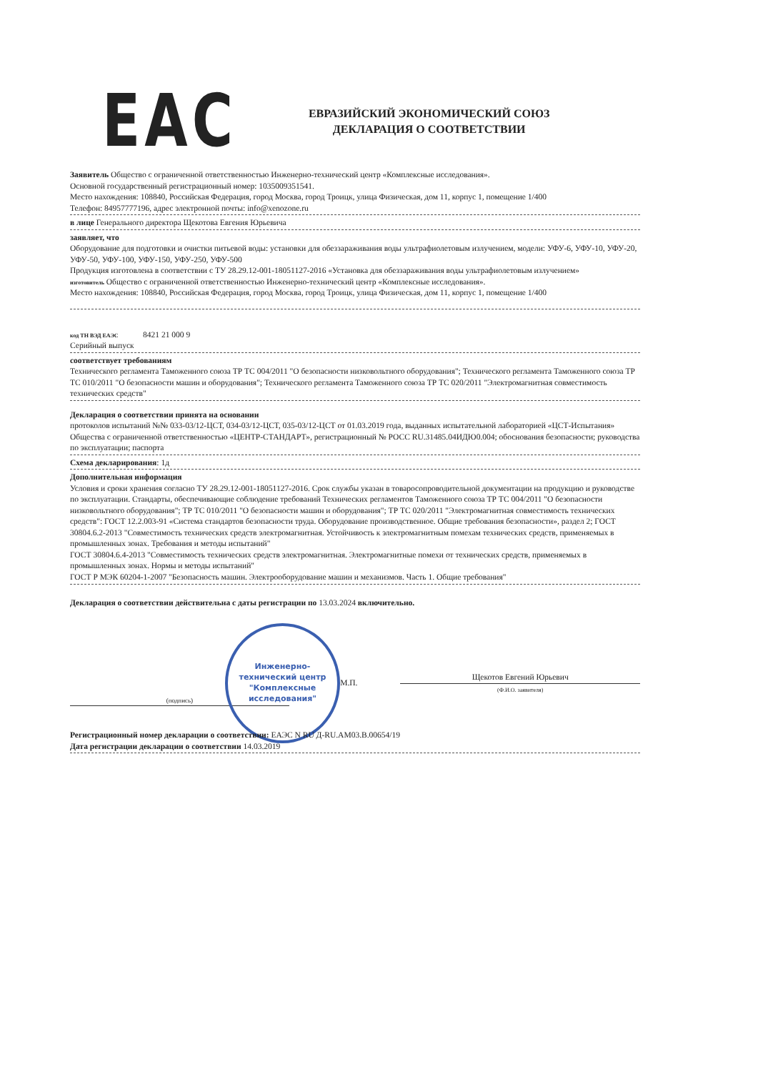EAC
ЕВРАЗИЙСКИЙ ЭКОНОМИЧЕСКИЙ СОЮЗ
ДЕКЛАРАЦИЯ О СООТВЕТСТВИИ
Заявитель Общество с ограниченной ответственностью Инженерно-технический центр «Комплексные исследования».
Основной государственный регистрационный номер: 1035009351541.
Место нахождения: 108840, Российская Федерация, город Москва, город Троицк, улица Физическая, дом 11, корпус 1, помещение 1/400
Телефон: 84957777196, адрес электронной почты: info@xenozone.ru
в лице Генерального директора Щекотова Евгения Юрьевича
заявляет, что
Оборудование для подготовки и очистки питьевой воды: установки для обеззараживания воды ультрафиолетовым излучением, модели: УФУ-6, УФУ-10, УФУ-20, УФУ-50, УФУ-100, УФУ-150, УФУ-250, УФУ-500
Продукция изготовлена в соответствии с ТУ 28.29.12-001-18051127-2016 «Установка для обеззараживания воды ультрафиолетовым излучением»
изготовитель Общество с ограниченной ответственностью Инженерно-технический центр «Комплексные исследования».
Место нахождения: 108840, Российская Федерация, город Москва, город Троицк, улица Физическая, дом 11, корпус 1, помещение 1/400
код ТН ВЭД ЕАЭС 8421 21 000 9
Серийный выпуск
соответствует требованиям
Технического регламента Таможенного союза ТР ТС 004/2011 "О безопасности низковольтного оборудования"; Технического регламента Таможенного союза ТР ТС 010/2011 "О безопасности машин и оборудования"; Технического регламента Таможенного союза ТР ТС 020/2011 "Электромагнитная совместимость технических средств"
Декларация о соответствии принята на основании
протоколов испытаний №№ 033-03/12-ЦСТ, 034-03/12-ЦСТ, 035-03/12-ЦСТ от 01.03.2019 года, выданных испытательной лабораторией «ЦСТ-Испытания» Общества с ограниченной ответственностью «ЦЕНТР-СТАНДАРТ», регистрационный № РОСС RU.31485.04ИДЮ0.004; обоснования безопасности; руководства по эксплуатации; паспорта
Схема декларирования: 1д
Дополнительная информация
Условия и сроки хранения согласно ТУ 28.29.12-001-18051127-2016. Срок службы указан в товаросопроводительной документации на продукцию и руководстве по эксплуатации. Стандарты, обеспечивающие соблюдение требований Технических регламентов Таможенного союза ТР ТС 004/2011 "О безопасности низковольтного оборудования"; ТР ТС 010/2011 "О безопасности машин и оборудования"; ТР ТС 020/2011 "Электромагнитная совместимость технических средств": ГОСТ 12.2.003-91 «Система стандартов безопасности труда. Оборудование производственное. Общие требования безопасности», раздел 2; ГОСТ 30804.6.2-2013 "Совместимость технических средств электромагнитная. Устойчивость к электромагнитным помехам технических средств, применяемых в промышленных зонах. Требования и методы испытаний"
ГОСТ 30804.6.4-2013 "Совместимость технических средств электромагнитная. Электромагнитные помехи от технических средств, применяемых в промышленных зонах. Нормы и методы испытаний"
ГОСТ Р МЭК 60204-1-2007 "Безопасность машин. Электрооборудование машин и механизмов. Часть 1. Общие требования"
Декларация о соответствии действительна с даты регистрации по 13.03.2024 включительно.
(подпись)
Инженерно-
технический центр
"Комплексные
исследования"
М.П.
Щекотов Евгений Юрьевич
(Ф.И.О. заявителя)
Регистрационный номер декларации о соответствии: ЕАЭС N RU Д-RU.АМ03.В.00654/19
Дата регистрации декларации о соответствии 14.03.2019